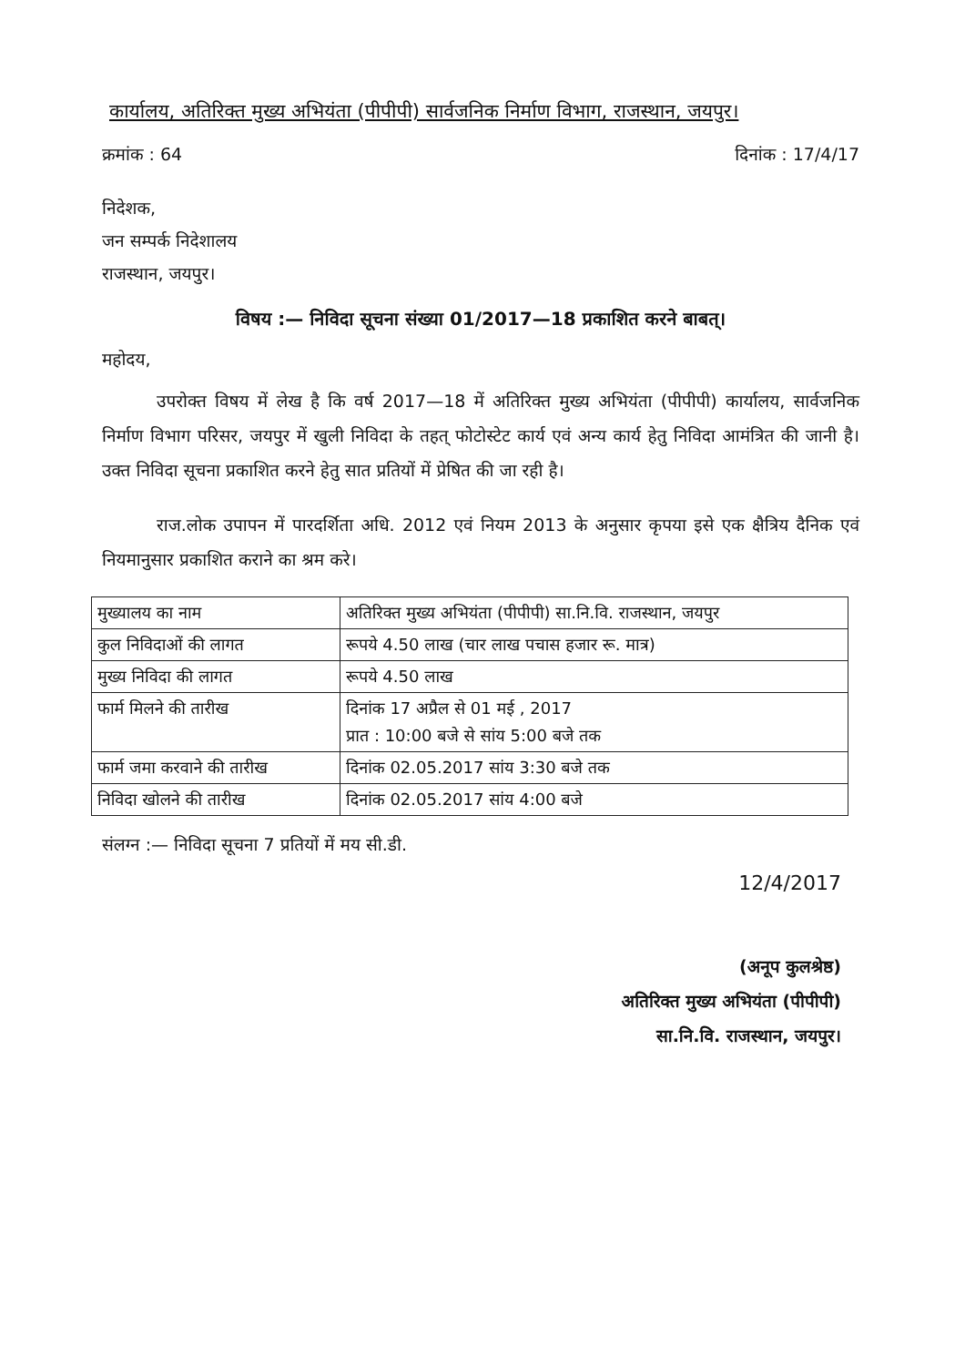कार्यालय, अतिरिक्त मुख्य अभियंता (पीपीपी) सार्वजनिक निर्माण विभाग, राजस्थान, जयपुर।
क्रमांक : 64 दिनांक : 17/4/17
निदेशक,
जन सम्पर्क निदेशालय
राजस्थान, जयपुर।
विषय :— निविदा सूचना संख्या 01/2017—18 प्रकाशित करने बाबत्।
महोदय,
उपरोक्त विषय में लेख है कि वर्ष 2017—18 में अतिरिक्त मुख्य अभियंता (पीपीपी) कार्यालय, सार्वजनिक निर्माण विभाग परिसर, जयपुर में खुली निविदा के तहत् फोटोस्टेट कार्य एवं अन्य कार्य हेतु निविदा आमंत्रित की जानी है। उक्त निविदा सूचना प्रकाशित करने हेतु सात प्रतियों में प्रेषित की जा रही है।
राज.लोक उपापन में पारदर्शिता अधि. 2012 एवं नियम 2013 के अनुसार कृपया इसे एक क्षैत्रिय दैनिक एवं नियमानुसार प्रकाशित कराने का श्रम करे।
| मुख्यालय का नाम | अतिरिक्त मुख्य अभियंता (पीपीपी) सा.नि.वि. राजस्थान, जयपुर |
| कुल निविदाओं की लागत | रूपये 4.50 लाख (चार लाख पचास हजार रू. मात्र) |
| मुख्य निविदा की लागत | रूपये 4.50 लाख |
| फार्म मिलने की तारीख | दिनांक 17 अप्रैल से 01 मई , 2017 प्रात : 10:00 बजे से सांय 5:00 बजे तक |
| फार्म जमा करवाने की तारीख | दिनांक 02.05.2017 सांय 3:30 बजे तक |
| निविदा खोलने की तारीख | दिनांक 02.05.2017 सांय 4:00 बजे |
संलग्न :— निविदा सूचना 7 प्रतियों में मय सी.डी.
12/4/2017
(अनूप कुलश्रेष्ठ)
अतिरिक्त मुख्य अभियंता (पीपीपी)
सा.नि.वि. राजस्थान, जयपुर।